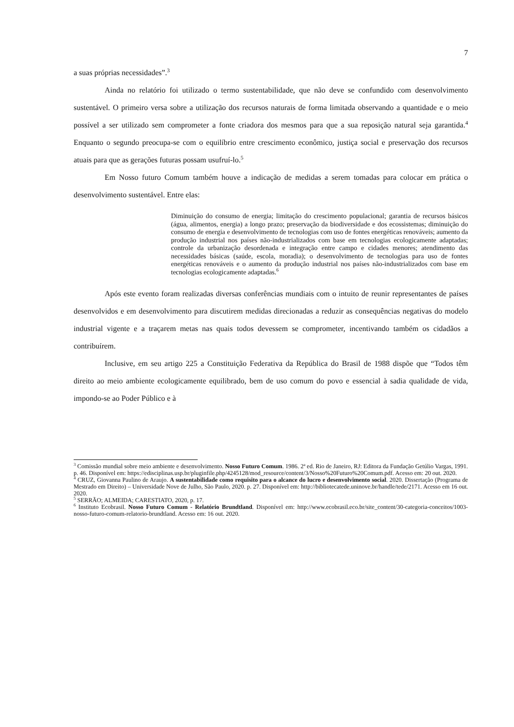7
a suas próprias necessidades”.<sup>3</sup>
Ainda no relatório foi utilizado o termo sustentabilidade, que não deve se confundido com desenvolvimento sustentável. O primeiro versa sobre a utilização dos recursos naturais de forma limitada observando a quantidade e o meio possível a ser utilizado sem comprometer a fonte criadora dos mesmos para que a sua reposição natural seja garantida.<sup>4</sup> Enquanto o segundo preocupa-se com o equilíbrio entre crescimento econômico, justiça social e preservação dos recursos atuais para que as gerações futuras possam usufruí-lo.<sup>5</sup>
Em Nosso futuro Comum também houve a indicação de medidas a serem tomadas para colocar em prática o desenvolvimento sustentável. Entre elas:
Diminuição do consumo de energia; limitação do crescimento populacional; garantia de recursos básicos (água, alimentos, energia) a longo prazo; preservação da biodiversidade e dos ecossistemas; diminuição do consumo de energia e desenvolvimento de tecnologias com uso de fontes energéticas renováveis; aumento da produção industrial nos países não-industrializados com base em tecnologias ecologicamente adaptadas; controle da urbanização desordenada e integração entre campo e cidades menores; atendimento das necessidades básicas (saúde, escola, moradia); o desenvolvimento de tecnologias para uso de fontes energéticas renováveis e o aumento da produção industrial nos países não-industrializados com base em tecnologias ecologicamente adaptadas.<sup>6</sup>
Após este evento foram realizadas diversas conferências mundiais com o intuito de reunir representantes de países desenvolvidos e em desenvolvimento para discutirem medidas direcionadas a reduzir as consequências negativas do modelo industrial vigente e a traçarem metas nas quais todos devessem se comprometer, incentivando também os cidadãos a contribuírem.
Inclusive, em seu artigo 225 a Constituição Federativa da República do Brasil de 1988 dispõe que “Todos têm direito ao meio ambiente ecologicamente equilibrado, bem de uso comum do povo e essencial à sadia qualidade de vida, impondo-se ao Poder Público e à
<sup>3</sup> Comissão mundial sobre meio ambiente e desenvolvimento. Nosso Futuro Comum. 1986. 2ª ed. Rio de Janeiro, RJ: Editora da Fundação Getúlio Vargas, 1991. p. 46. Disponível em: https://edisciplinas.usp.br/pluginfile.php/4245128/mod_resource/content/3/Nosso%20Futuro%20Comum.pdf. Acesso em: 20 out. 2020.
<sup>4</sup> CRUZ, Giovanna Paulino de Araujo. A sustentabilidade como requisito para o alcance do lucro e desenvolvimento social. 2020. Dissertação (Programa de Mestrado em Direito) – Universidade Nove de Julho, São Paulo, 2020. p. 27. Disponível em: http://bibliotecatede.uninove.br/handle/tede/2171. Acesso em 16 out. 2020.
<sup>5</sup> SERRÃO; ALMEIDA; CARESTIATO, 2020, p. 17.
<sup>6</sup> Instituto Ecobrasil. Nosso Futuro Comum - Relatório Brundtland. Disponível em: http://www.ecobrasil.eco.br/site_content/30-categoria-conceitos/1003-nosso-futuro-comum-relatorio-brundtland. Acesso em: 16 out. 2020.